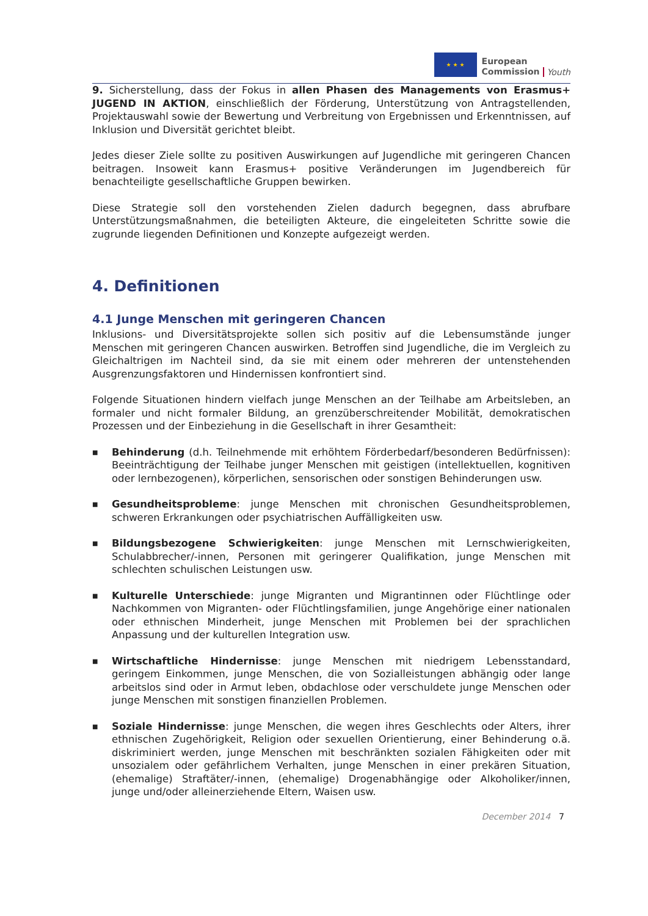★ ★ ★
European
Commission
Youth
9. Sicherstellung, dass der Fokus in allen Phasen des Managements von Erasmus+ JUGEND IN AKTION, einschließlich der Förderung, Unterstützung von Antragstellenden, Projektauswahl sowie der Bewertung und Verbreitung von Ergebnissen und Erkenntnissen, auf Inklusion und Diversität gerichtet bleibt.
Jedes dieser Ziele sollte zu positiven Auswirkungen auf Jugendliche mit geringeren Chancen beitragen. Insoweit kann Erasmus+ positive Veränderungen im Jugendbereich für benachteiligte gesellschaftliche Gruppen bewirken.
Diese Strategie soll den vorstehenden Zielen dadurch begegnen, dass abrufbare Unterstützungsmaßnahmen, die beteiligten Akteure, die eingeleiteten Schritte sowie die zugrunde liegenden Definitionen und Konzepte aufgezeigt werden.
4. Definitionen
4.1 Junge Menschen mit geringeren Chancen
Inklusions- und Diversitätsprojekte sollen sich positiv auf die Lebensumstände junger Menschen mit geringeren Chancen auswirken. Betroffen sind Jugendliche, die im Vergleich zu Gleichaltrigen im Nachteil sind, da sie mit einem oder mehreren der untenstehenden Ausgrenzungsfaktoren und Hindernissen konfrontiert sind.
Folgende Situationen hindern vielfach junge Menschen an der Teilhabe am Arbeitsleben, an formaler und nicht formaler Bildung, an grenzüberschreitender Mobilität, demokratischen Prozessen und der Einbeziehung in die Gesellschaft in ihrer Gesamtheit:
■ Behinderung (d.h. Teilnehmende mit erhöhtem Förderbedarf/besonderen Bedürfnissen): Beeinträchtigung der Teilhabe junger Menschen mit geistigen (intellektuellen, kognitiven oder lernbezogenen), körperlichen, sensorischen oder sonstigen Behinderungen usw.
■ Gesundheitsprobleme: junge Menschen mit chronischen Gesundheitsproblemen, schweren Erkrankungen oder psychiatrischen Auffälligkeiten usw.
■ Bildungsbezogene Schwierigkeiten: junge Menschen mit Lernschwierigkeiten, Schulabbrecher/-innen, Personen mit geringerer Qualifikation, junge Menschen mit schlechten schulischen Leistungen usw.
■ Kulturelle Unterschiede: junge Migranten und Migrantinnen oder Flüchtlinge oder Nachkommen von Migranten- oder Flüchtlingsfamilien, junge Angehörige einer nationalen oder ethnischen Minderheit, junge Menschen mit Problemen bei der sprachlichen Anpassung und der kulturellen Integration usw.
■ Wirtschaftliche Hindernisse: junge Menschen mit niedrigem Lebensstandard, geringem Einkommen, junge Menschen, die von Sozialleistungen abhängig oder lange arbeitslos sind oder in Armut leben, obdachlose oder verschuldete junge Menschen oder junge Menschen mit sonstigen finanziellen Problemen.
■ Soziale Hindernisse: junge Menschen, die wegen ihres Geschlechts oder Alters, ihrer ethnischen Zugehörigkeit, Religion oder sexuellen Orientierung, einer Behinderung o.ä. diskriminiert werden, junge Menschen mit beschränkten sozialen Fähigkeiten oder mit unsozialem oder gefährlichem Verhalten, junge Menschen in einer prekären Situation, (ehemalige) Straftäter/-innen, (ehemalige) Drogenabhängige oder Alkoholiker/innen, junge und/oder alleinerziehende Eltern, Waisen usw.
December 2014 7